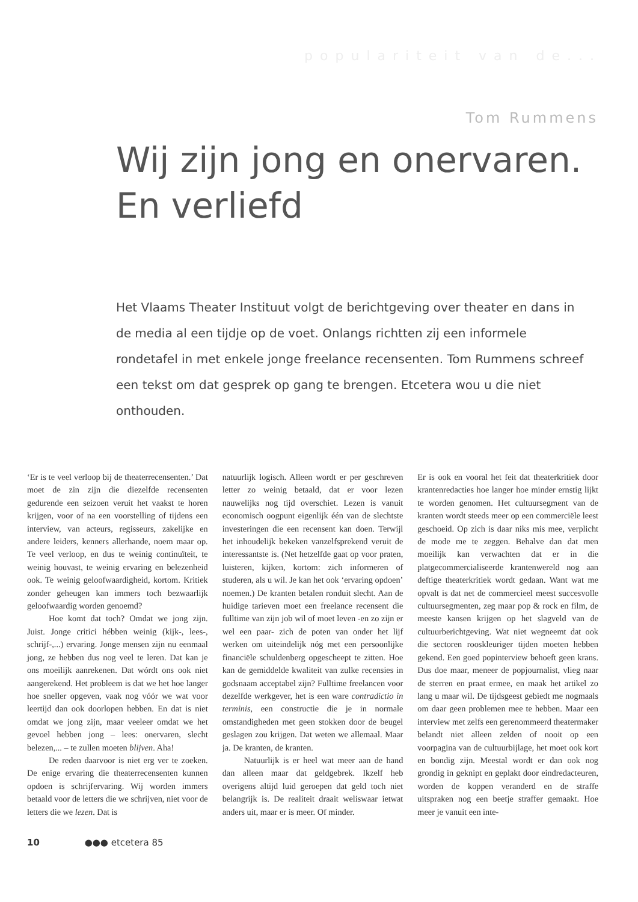populariteit van de...
Tom Rummens
Wij zijn jong en onervaren.
En verliefd
Het Vlaams Theater Instituut volgt de berichtgeving over theater en dans in de media al een tijdje op de voet. Onlangs richtten zij een informele rondetafel in met enkele jonge freelance recensenten. Tom Rummens schreef een tekst om dat gesprek op gang te brengen. Etcetera wou u die niet onthouden.
‘Er is te veel verloop bij de theaterrecensenten.’ Dat moet de zin zijn die diezelfde recensenten gedurende een seizoen veruit het vaakst te horen krijgen, voor of na een voorstelling of tijdens een interview, van acteurs, regisseurs, zakelijke en andere leiders, kenners allerhande, noem maar op. Te veel verloop, en dus te weinig continuïteit, te weinig houvast, te weinig ervaring en belezenheid ook. Te weinig geloofwaardigheid, kortom. Kritiek zonder geheugen kan immers toch bezwaarlijk geloofwaardig worden genoemd?
Hoe komt dat toch? Omdat we jong zijn. Juist. Jonge critici hébben weinig (kijk-, lees-, schrijf-,...) ervaring. Jonge mensen zijn nu eenmaal jong, ze hebben dus nog veel te leren. Dat kan je ons moeilijk aanrekenen. Dat wórdt ons ook niet aangerekend. Het probleem is dat we het hoe langer hoe sneller opgeven, vaak nog vóór we wat voor leertijd dan ook doorlopen hebben. En dat is niet omdat we jong zijn, maar veeleer omdat we het gevoel hebben jong – lees: onervaren, slecht belezen,... – te zullen moeten blijven. Aha!
De reden daarvoor is niet erg ver te zoeken. De enige ervaring die theaterrecensenten kunnen opdoen is schrijfervaring. Wij worden immers betaald voor de letters die we schrijven, niet voor de letters die we lezen. Dat is
natuurlijk logisch. Alleen wordt er per geschreven letter zo weinig betaald, dat er voor lezen nauwelijks nog tijd overschiet. Lezen is vanuit economisch oogpunt eigenlijk één van de slechtste investeringen die een recensent kan doen. Terwijl het inhoudelijk bekeken vanzelfsprekend veruit de interessantste is. (Net hetzelfde gaat op voor praten, luisteren, kijken, kortom: zich informeren of studeren, als u wil. Je kan het ook ‘ervaring opdoen’ noemen.) De kranten betalen ronduit slecht. Aan de huidige tarieven moet een freelance recensent die fulltime van zijn job wil of moet leven -en zo zijn er wel een paar- zich de poten van onder het lijf werken om uiteindelijk nóg met een persoonlijke financiële schuldenberg opgescheept te zitten. Hoe kan de gemiddelde kwaliteit van zulke recensies in godsnaam acceptabel zijn? Fulltime freelancen voor dezelfde werkgever, het is een ware contradictio in terminis, een constructie die je in normale omstandigheden met geen stokken door de beugel geslagen zou krijgen. Dat weten we allemaal. Maar ja. De kranten, de kranten.
Natuurlijk is er heel wat meer aan de hand dan alleen maar dat geldgebrek. Ikzelf heb overigens altijd luid geroepen dat geld toch niet belangrijk is. De realiteit draait weliswaar ietwat anders uit, maar er is meer. Of minder.
Er is ook en vooral het feit dat theaterkritiek door krantenredacties hoe langer hoe minder ernstig lijkt te worden genomen. Het cultuursegment van de kranten wordt steeds meer op een commerciële leest geschoeid. Op zich is daar niks mis mee, verplicht de mode me te zeggen. Behalve dan dat men moeilijk kan verwachten dat er in die platgecommercialiseerde krantenwereld nog aan deftige theaterkritiek wordt gedaan. Want wat me opvalt is dat net de commercieel meest succesvolle cultuursegmenten, zeg maar pop & rock en film, de meeste kansen krijgen op het slagveld van de cultuurberichtgeving. Wat niet wegneemt dat ook die sectoren rooskleuriger tijden moeten hebben gekend. Een goed popinterview behoeft geen krans. Dus doe maar, meneer de popjournalist, vlieg naar de sterren en praat ermee, en maak het artikel zo lang u maar wil. De tijdsgeest gebiedt me nogmaals om daar geen problemen mee te hebben. Maar een interview met zelfs een gerenommeerd theatermaker belandt niet alleen zelden of nooit op een voorpagina van de cultuurbijlage, het moet ook kort en bondig zijn. Meestal wordt er dan ook nog grondig in geknipt en geplakt door eindredacteuren, worden de koppen veranderd en de straffe uitspraken nog een beetje straffer gemaakt. Hoe meer je vanuit een inte-
10 ●●● etcetera 85